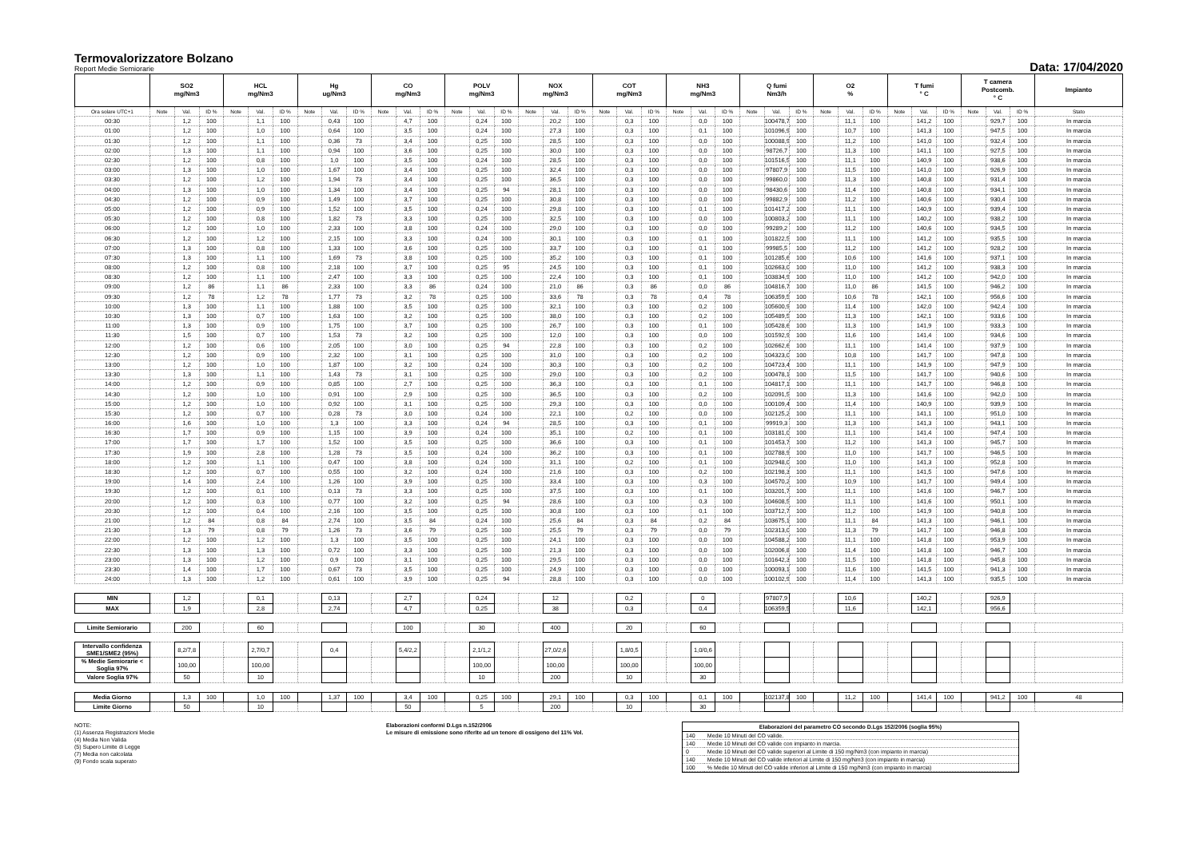Termovalorizzatore Bolzano
Report Medie Semiorarie
Data: 17/04/2020
| | SO2 mg/Nm3 | | | HCL mg/Nm3 | | | Hg ug/Nm3 | | | CO mg/Nm3 | | | POLV mg/Nm3 | | | NOX mg/Nm3 | | | COT mg/Nm3 | | | NH3 mg/Nm3 | | | Q fumi Nm3/h | | | O2 % | | | T fumi ° C | | | T camera Postcomb. ° C | | | Impianto |
| --- | --- | --- | --- | --- | --- | --- | --- | --- | --- | --- | --- | --- | --- | --- | --- | --- | --- | --- | --- | --- | --- | --- | --- | --- | --- | --- | --- | --- | --- | --- | --- | --- | --- | --- | --- | --- | --- |
| Ora solare UTC+1 | Note | Val. | ID % | Note | Val. | ID % | Note | Val. | ID % | Note | Val. | ID % | Note | Val. | ID % | Note | Val. | ID % | Note | Val. | ID % | Note | Val. | ID % | Note | Val. | ID % | Note | Val. | ID % | Note | Val. | ID % | Note | Val. | ID % | Stato |
| 00:30 | | 1,2 | 100 | | 1,1 | 100 | | 0,43 | 100 | | 4,7 | 100 | | 0,24 | 100 | | 20,2 | 100 | | 0,3 | 100 | | 0,0 | 100 | | 100478,7 | 100 | | 11,1 | 100 | | 141,2 | 100 | | 929,7 | 100 | In marcia |
| 01:00 | | 1,2 | 100 | | 1,0 | 100 | | 0,64 | 100 | | 3,5 | 100 | | 0,24 | 100 | | 27,3 | 100 | | 0,3 | 100 | | 0,1 | 100 | | 101096,9 | 100 | | 10,7 | 100 | | 141,3 | 100 | | 947,5 | 100 | In marcia |
| 01:30 | | 1,2 | 100 | | 1,1 | 100 | | 0,36 | 73 | | 3,4 | 100 | | 0,25 | 100 | | 28,5 | 100 | | 0,3 | 100 | | 0,0 | 100 | | 100088,9 | 100 | | 11,2 | 100 | | 141,0 | 100 | | 932,4 | 100 | In marcia |
| 02:00 | | 1,3 | 100 | | 1,1 | 100 | | 0,94 | 100 | | 3,6 | 100 | | 0,25 | 100 | | 30,0 | 100 | | 0,3 | 100 | | 0,0 | 100 | | 98726,7 | 100 | | 11,3 | 100 | | 141,1 | 100 | | 927,5 | 100 | In marcia |
| 02:30 | | 1,2 | 100 | | 0,8 | 100 | | 1,0 | 100 | | 3,5 | 100 | | 0,24 | 100 | | 28,5 | 100 | | 0,3 | 100 | | 0,0 | 100 | | 101516,5 | 100 | | 11,1 | 100 | | 140,9 | 100 | | 938,6 | 100 | In marcia |
| 03:00 | | 1,3 | 100 | | 1,0 | 100 | | 1,67 | 100 | | 3,4 | 100 | | 0,25 | 100 | | 32,4 | 100 | | 0,3 | 100 | | 0,0 | 100 | | 97807,9 | 100 | | 11,5 | 100 | | 141,0 | 100 | | 926,9 | 100 | In marcia |
| 03:30 | | 1,2 | 100 | | 1,2 | 100 | | 1,94 | 73 | | 3,4 | 100 | | 0,25 | 100 | | 36,5 | 100 | | 0,3 | 100 | | 0,0 | 100 | | 99860,0 | 100 | | 11,3 | 100 | | 140,8 | 100 | | 931,4 | 100 | In marcia |
| 04:00 | | 1,3 | 100 | | 1,0 | 100 | | 1,34 | 100 | | 3,4 | 100 | | 0,25 | 94 | | 28,1 | 100 | | 0,3 | 100 | | 0,0 | 100 | | 98430,6 | 100 | | 11,4 | 100 | | 140,8 | 100 | | 934,1 | 100 | In marcia |
| 04:30 | | 1,2 | 100 | | 0,9 | 100 | | 1,49 | 100 | | 3,7 | 100 | | 0,25 | 100 | | 30,8 | 100 | | 0,3 | 100 | | 0,0 | 100 | | 99882,9 | 100 | | 11,2 | 100 | | 140,6 | 100 | | 930,4 | 100 | In marcia |
| 05:00 | | 1,2 | 100 | | 0,9 | 100 | | 1,52 | 100 | | 3,5 | 100 | | 0,24 | 100 | | 29,8 | 100 | | 0,3 | 100 | | 0,1 | 100 | | 101417,2 | 100 | | 11,1 | 100 | | 140,9 | 100 | | 939,4 | 100 | In marcia |
| 05:30 | | 1,2 | 100 | | 0,8 | 100 | | 1,82 | 73 | | 3,3 | 100 | | 0,25 | 100 | | 32,5 | 100 | | 0,3 | 100 | | 0,0 | 100 | | 100803,2 | 100 | | 11,1 | 100 | | 140,2 | 100 | | 938,2 | 100 | In marcia |
| 06:00 | | 1,2 | 100 | | 1,0 | 100 | | 2,33 | 100 | | 3,8 | 100 | | 0,24 | 100 | | 29,0 | 100 | | 0,3 | 100 | | 0,0 | 100 | | 99289,2 | 100 | | 11,2 | 100 | | 140,6 | 100 | | 934,5 | 100 | In marcia |
| 06:30 | | 1,2 | 100 | | 1,2 | 100 | | 2,15 | 100 | | 3,3 | 100 | | 0,24 | 100 | | 30,1 | 100 | | 0,3 | 100 | | 0,1 | 100 | | 101822,5 | 100 | | 11,1 | 100 | | 141,2 | 100 | | 935,5 | 100 | In marcia |
| 07:00 | | 1,3 | 100 | | 0,8 | 100 | | 1,33 | 100 | | 3,6 | 100 | | 0,25 | 100 | | 33,7 | 100 | | 0,3 | 100 | | 0,1 | 100 | | 99985,5 | 100 | | 11,2 | 100 | | 141,2 | 100 | | 928,2 | 100 | In marcia |
| 07:30 | | 1,3 | 100 | | 1,1 | 100 | | 1,69 | 73 | | 3,8 | 100 | | 0,25 | 100 | | 35,2 | 100 | | 0,3 | 100 | | 0,1 | 100 | | 101285,6 | 100 | | 10,6 | 100 | | 141,6 | 100 | | 937,1 | 100 | In marcia |
| 08:00 | | 1,2 | 100 | | 0,8 | 100 | | 2,18 | 100 | | 3,7 | 100 | | 0,25 | 95 | | 24,5 | 100 | | 0,3 | 100 | | 0,1 | 100 | | 102663,0 | 100 | | 11,0 | 100 | | 141,2 | 100 | | 938,3 | 100 | In marcia |
| 08:30 | | 1,2 | 100 | | 1,1 | 100 | | 2,47 | 100 | | 3,3 | 100 | | 0,25 | 100 | | 22,4 | 100 | | 0,3 | 100 | | 0,1 | 100 | | 103834,9 | 100 | | 11,0 | 100 | | 141,2 | 100 | | 942,0 | 100 | In marcia |
| 09:00 | | 1,2 | 86 | | 1,1 | 86 | | 2,33 | 100 | | 3,3 | 86 | | 0,24 | 100 | | 21,0 | 86 | | 0,3 | 86 | | 0,0 | 86 | | 104816,7 | 100 | | 11,0 | 86 | | 141,5 | 100 | | 946,2 | 100 | In marcia |
| 09:30 | | 1,2 | 78 | | 1,2 | 78 | | 1,77 | 73 | | 3,2 | 78 | | 0,25 | 100 | | 33,6 | 78 | | 0,3 | 78 | | 0,4 | 78 | | 106359,5 | 100 | | 10,6 | 78 | | 142,1 | 100 | | 956,6 | 100 | In marcia |
| 10:00 | | 1,3 | 100 | | 1,1 | 100 | | 1,88 | 100 | | 3,5 | 100 | | 0,25 | 100 | | 32,1 | 100 | | 0,3 | 100 | | 0,2 | 100 | | 105600,9 | 100 | | 11,4 | 100 | | 142,0 | 100 | | 942,4 | 100 | In marcia |
| 10:30 | | 1,3 | 100 | | 0,7 | 100 | | 1,63 | 100 | | 3,2 | 100 | | 0,25 | 100 | | 38,0 | 100 | | 0,3 | 100 | | 0,2 | 100 | | 105489,5 | 100 | | 11,3 | 100 | | 142,1 | 100 | | 933,6 | 100 | In marcia |
| 11:00 | | 1,3 | 100 | | 0,9 | 100 | | 1,75 | 100 | | 3,7 | 100 | | 0,25 | 100 | | 26,7 | 100 | | 0,3 | 100 | | 0,1 | 100 | | 105428,6 | 100 | | 11,3 | 100 | | 141,9 | 100 | | 933,3 | 100 | In marcia |
| 11:30 | | 1,5 | 100 | | 0,7 | 100 | | 1,53 | 73 | | 3,2 | 100 | | 0,25 | 100 | | 12,0 | 100 | | 0,3 | 100 | | 0,0 | 100 | | 101592,9 | 100 | | 11,6 | 100 | | 141,4 | 100 | | 934,6 | 100 | In marcia |
| 12:00 | | 1,2 | 100 | | 0,6 | 100 | | 2,05 | 100 | | 3,0 | 100 | | 0,25 | 94 | | 22,8 | 100 | | 0,3 | 100 | | 0,2 | 100 | | 102662,6 | 100 | | 11,1 | 100 | | 141,4 | 100 | | 937,9 | 100 | In marcia |
| 12:30 | | 1,2 | 100 | | 0,9 | 100 | | 2,32 | 100 | | 3,1 | 100 | | 0,25 | 100 | | 31,0 | 100 | | 0,3 | 100 | | 0,2 | 100 | | 104323,0 | 100 | | 10,8 | 100 | | 141,7 | 100 | | 947,8 | 100 | In marcia |
| 13:00 | | 1,2 | 100 | | 1,0 | 100 | | 1,87 | 100 | | 3,2 | 100 | | 0,24 | 100 | | 30,3 | 100 | | 0,3 | 100 | | 0,2 | 100 | | 104723,4 | 100 | | 11,1 | 100 | | 141,9 | 100 | | 947,9 | 100 | In marcia |
| 13:30 | | 1,3 | 100 | | 1,1 | 100 | | 1,43 | 73 | | 3,1 | 100 | | 0,25 | 100 | | 29,0 | 100 | | 0,3 | 100 | | 0,2 | 100 | | 100478,1 | 100 | | 11,5 | 100 | | 141,7 | 100 | | 940,6 | 100 | In marcia |
| 14:00 | | 1,2 | 100 | | 0,9 | 100 | | 0,85 | 100 | | 2,7 | 100 | | 0,25 | 100 | | 36,3 | 100 | | 0,3 | 100 | | 0,1 | 100 | | 104817,1 | 100 | | 11,1 | 100 | | 141,7 | 100 | | 946,8 | 100 | In marcia |
| 14:30 | | 1,2 | 100 | | 1,0 | 100 | | 0,91 | 100 | | 2,9 | 100 | | 0,25 | 100 | | 36,5 | 100 | | 0,3 | 100 | | 0,2 | 100 | | 102091,5 | 100 | | 11,3 | 100 | | 141,6 | 100 | | 942,0 | 100 | In marcia |
| 15:00 | | 1,2 | 100 | | 1,0 | 100 | | 0,92 | 100 | | 3,1 | 100 | | 0,25 | 100 | | 29,3 | 100 | | 0,3 | 100 | | 0,0 | 100 | | 100109,4 | 100 | | 11,4 | 100 | | 140,9 | 100 | | 939,9 | 100 | In marcia |
| 15:30 | | 1,2 | 100 | | 0,7 | 100 | | 0,28 | 73 | | 3,0 | 100 | | 0,24 | 100 | | 22,1 | 100 | | 0,2 | 100 | | 0,0 | 100 | | 102125,2 | 100 | | 11,1 | 100 | | 141,1 | 100 | | 951,0 | 100 | In marcia |
| 16:00 | | 1,6 | 100 | | 1,0 | 100 | | 1,3 | 100 | | 3,3 | 100 | | 0,24 | 94 | | 28,5 | 100 | | 0,3 | 100 | | 0,1 | 100 | | 99919,3 | 100 | | 11,3 | 100 | | 141,3 | 100 | | 943,1 | 100 | In marcia |
| 16:30 | | 1,7 | 100 | | 0,9 | 100 | | 1,15 | 100 | | 3,9 | 100 | | 0,24 | 100 | | 35,1 | 100 | | 0,2 | 100 | | 0,1 | 100 | | 103181,0 | 100 | | 11,1 | 100 | | 141,4 | 100 | | 947,4 | 100 | In marcia |
| 17:00 | | 1,7 | 100 | | 1,7 | 100 | | 1,52 | 100 | | 3,5 | 100 | | 0,25 | 100 | | 36,6 | 100 | | 0,3 | 100 | | 0,1 | 100 | | 101453,7 | 100 | | 11,2 | 100 | | 141,3 | 100 | | 945,7 | 100 | In marcia |
| 17:30 | | 1,9 | 100 | | 2,8 | 100 | | 1,28 | 73 | | 3,5 | 100 | | 0,24 | 100 | | 36,2 | 100 | | 0,3 | 100 | | 0,1 | 100 | | 102788,9 | 100 | | 11,0 | 100 | | 141,7 | 100 | | 946,5 | 100 | In marcia |
| 18:00 | | 1,2 | 100 | | 1,1 | 100 | | 0,47 | 100 | | 3,8 | 100 | | 0,24 | 100 | | 31,1 | 100 | | 0,2 | 100 | | 0,1 | 100 | | 102948,0 | 100 | | 11,0 | 100 | | 141,3 | 100 | | 952,8 | 100 | In marcia |
| 18:30 | | 1,2 | 100 | | 0,7 | 100 | | 0,55 | 100 | | 3,2 | 100 | | 0,24 | 100 | | 21,6 | 100 | | 0,3 | 100 | | 0,2 | 100 | | 102198,3 | 100 | | 11,1 | 100 | | 141,5 | 100 | | 947,6 | 100 | In marcia |
| 19:00 | | 1,4 | 100 | | 2,4 | 100 | | 1,26 | 100 | | 3,9 | 100 | | 0,25 | 100 | | 33,4 | 100 | | 0,3 | 100 | | 0,3 | 100 | | 104570,2 | 100 | | 10,9 | 100 | | 141,7 | 100 | | 949,4 | 100 | In marcia |
| 19:30 | | 1,2 | 100 | | 0,1 | 100 | | 0,13 | 73 | | 3,3 | 100 | | 0,25 | 100 | | 37,5 | 100 | | 0,3 | 100 | | 0,1 | 100 | | 103201,7 | 100 | | 11,1 | 100 | | 141,6 | 100 | | 946,7 | 100 | In marcia |
| 20:00 | | 1,2 | 100 | | 0,3 | 100 | | 0,77 | 100 | | 3,2 | 100 | | 0,25 | 94 | | 28,6 | 100 | | 0,3 | 100 | | 0,3 | 100 | | 104608,5 | 100 | | 11,1 | 100 | | 141,6 | 100 | | 950,1 | 100 | In marcia |
| 20:30 | | 1,2 | 100 | | 0,4 | 100 | | 2,16 | 100 | | 3,5 | 100 | | 0,25 | 100 | | 30,8 | 100 | | 0,3 | 100 | | 0,1 | 100 | | 103712,7 | 100 | | 11,2 | 100 | | 141,9 | 100 | | 940,8 | 100 | In marcia |
| 21:00 | | 1,2 | 84 | | 0,8 | 84 | | 2,74 | 100 | | 3,5 | 84 | | 0,24 | 100 | | 25,6 | 84 | | 0,3 | 84 | | 0,2 | 84 | | 103675,1 | 100 | | 11,1 | 84 | | 141,3 | 100 | | 946,1 | 100 | In marcia |
| 21:30 | | 1,3 | 79 | | 0,8 | 79 | | 1,26 | 73 | | 3,6 | 79 | | 0,25 | 100 | | 25,5 | 79 | | 0,3 | 79 | | 0,0 | 79 | | 102313,0 | 100 | | 11,3 | 79 | | 141,7 | 100 | | 946,8 | 100 | In marcia |
| 22:00 | | 1,2 | 100 | | 1,2 | 100 | | 1,3 | 100 | | 3,5 | 100 | | 0,25 | 100 | | 24,1 | 100 | | 0,3 | 100 | | 0,0 | 100 | | 104588,2 | 100 | | 11,1 | 100 | | 141,8 | 100 | | 953,9 | 100 | In marcia |
| 22:30 | | 1,3 | 100 | | 1,3 | 100 | | 0,72 | 100 | | 3,3 | 100 | | 0,25 | 100 | | 21,3 | 100 | | 0,3 | 100 | | 0,0 | 100 | | 102006,8 | 100 | | 11,4 | 100 | | 141,8 | 100 | | 946,7 | 100 | In marcia |
| 23:00 | | 1,3 | 100 | | 1,2 | 100 | | 0,9 | 100 | | 3,1 | 100 | | 0,25 | 100 | | 29,5 | 100 | | 0,3 | 100 | | 0,0 | 100 | | 101642,3 | 100 | | 11,5 | 100 | | 141,8 | 100 | | 945,8 | 100 | In marcia |
| 23:30 | | 1,4 | 100 | | 1,7 | 100 | | 0,67 | 73 | | 3,5 | 100 | | 0,25 | 100 | | 24,9 | 100 | | 0,3 | 100 | | 0,0 | 100 | | 100093,1 | 100 | | 11,6 | 100 | | 141,5 | 100 | | 941,3 | 100 | In marcia |
| 24:00 | | 1,3 | 100 | | 1,2 | 100 | | 0,61 | 100 | | 3,9 | 100 | | 0,25 | 94 | | 28,8 | 100 | | 0,3 | 100 | | 0,0 | 100 | | 100102,9 | 100 | | 11,4 | 100 | | 141,3 | 100 | | 935,5 | 100 | In marcia |
| MIN | | 1,2 | | | 0,1 | | | 0,13 | | | 2,7 | | | 0,24 | | | 12 | | | 0,2 | | | 0 | | | 97807,9 | | | 10,6 | | | 140,2 | | | 926,9 | | |
| MAX | | 1,9 | | | 2,8 | | | 2,74 | | | 4,7 | | | 0,25 | | | 38 | | | 0,3 | | | 0,4 | | | 106359,5 | | | 11,6 | | | 142,1 | | | 956,6 | | |
| Limite Semiorario | | 200 | | | 60 | | | | | | 100 | | | 30 | | | 400 | | | 20 | | | 60 | | | | | | | | | | | | | | |
| Intervallo confidenza SME1/SME2 (95%) | | 8,2/7,8 | | | 2,7/0,7 | | | 0,4 | | | 5,4/2,2 | | | 2,1/1,2 | | | 27,0/2,6 | | | 1,8/0,5 | | | 1,0/0,6 | | | | | | | | | | | | | | |
| % Medie Semiorarie < Soglia 97% | | 100,00 | | | 100,00 | | | | | | | | | 100,00 | | | 100,00 | | | 100,00 | | | 100,00 | | | | | | | | | | | | | | |
| Valore Soglia 97% | | 50 | | | 10 | | | | | | | | | 10 | | | 200 | | | 10 | | | 30 | | | | | | | | | | | | | | |
| Media Giorno | | 1,3 | 100 | | 1,0 | 100 | | 1,37 | 100 | | 3,4 | 100 | | 0,25 | 100 | | 29,1 | 100 | | 0,3 | 100 | | 0,1 | 100 | | 102137,8 | 100 | | 11,2 | 100 | | 141,4 | 100 | | 941,2 | 100 | 48 |
| Limite Giorno | | 50 | | | 10 | | | | | | 50 | | | 5 | | | 200 | | | 10 | | | 30 | | | | | | | | | | | | | | |
NOTE:
(1) Assenza Registrazioni Medie
(4) Media Non Valida
(5) Supero Limite di Legge
(7) Media non calcolata
(9) Fondo scala superato
Elaborazioni conformi D.Lgs n.152/2006
Le misure di emissione sono riferite ad un tenore di ossigeno del 11% Vol.
| Elaborazioni del parametro CO secondo D.Lgs 152/2006 (soglia 95%) | |
| --- | --- |
| 140 | Medie 10 Minuti del CO valide. |
| 140 | Medie 10 Minuti del CO valide con impianto in marcia. |
| 0 | Medie 10 Minuti del CO valide superiori al Limite di 150 mg/Nm3 (con impianto in marcia) |
| 140 | Medie 10 Minuti del CO valide inferiori al Limite di 150 mg/Nm3 (con impianto in marcia) |
| 100 | % Medie 10 Minuti del CO valide inferiori al Limite di 150 mg/Nm3 (con impianto in marcia) |